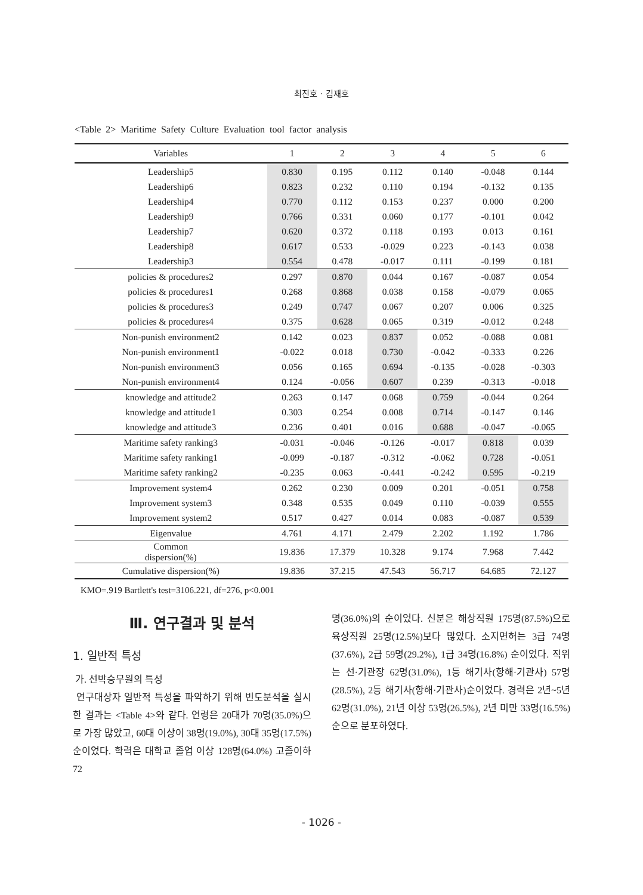최진호 · 김재호
<Table 2> Maritime Safety Culture Evaluation tool factor analysis
| Variables | 1 | 2 | 3 | 4 | 5 | 6 |
| --- | --- | --- | --- | --- | --- | --- |
| Leadership5 | 0.830 | 0.195 | 0.112 | 0.140 | -0.048 | 0.144 |
| Leadership6 | 0.823 | 0.232 | 0.110 | 0.194 | -0.132 | 0.135 |
| Leadership4 | 0.770 | 0.112 | 0.153 | 0.237 | 0.000 | 0.200 |
| Leadership9 | 0.766 | 0.331 | 0.060 | 0.177 | -0.101 | 0.042 |
| Leadership7 | 0.620 | 0.372 | 0.118 | 0.193 | 0.013 | 0.161 |
| Leadership8 | 0.617 | 0.533 | -0.029 | 0.223 | -0.143 | 0.038 |
| Leadership3 | 0.554 | 0.478 | -0.017 | 0.111 | -0.199 | 0.181 |
| policies & procedures2 | 0.297 | 0.870 | 0.044 | 0.167 | -0.087 | 0.054 |
| policies & procedures1 | 0.268 | 0.868 | 0.038 | 0.158 | -0.079 | 0.065 |
| policies & procedures3 | 0.249 | 0.747 | 0.067 | 0.207 | 0.006 | 0.325 |
| policies & procedures4 | 0.375 | 0.628 | 0.065 | 0.319 | -0.012 | 0.248 |
| Non-punish environment2 | 0.142 | 0.023 | 0.837 | 0.052 | -0.088 | 0.081 |
| Non-punish environment1 | -0.022 | 0.018 | 0.730 | -0.042 | -0.333 | 0.226 |
| Non-punish environment3 | 0.056 | 0.165 | 0.694 | -0.135 | -0.028 | -0.303 |
| Non-punish environment4 | 0.124 | -0.056 | 0.607 | 0.239 | -0.313 | -0.018 |
| knowledge and attitude2 | 0.263 | 0.147 | 0.068 | 0.759 | -0.044 | 0.264 |
| knowledge and attitude1 | 0.303 | 0.254 | 0.008 | 0.714 | -0.147 | 0.146 |
| knowledge and attitude3 | 0.236 | 0.401 | 0.016 | 0.688 | -0.047 | -0.065 |
| Maritime safety ranking3 | -0.031 | -0.046 | -0.126 | -0.017 | 0.818 | 0.039 |
| Maritime safety ranking1 | -0.099 | -0.187 | -0.312 | -0.062 | 0.728 | -0.051 |
| Maritime safety ranking2 | -0.235 | 0.063 | -0.441 | -0.242 | 0.595 | -0.219 |
| Improvement system4 | 0.262 | 0.230 | 0.009 | 0.201 | -0.051 | 0.758 |
| Improvement system3 | 0.348 | 0.535 | 0.049 | 0.110 | -0.039 | 0.555 |
| Improvement system2 | 0.517 | 0.427 | 0.014 | 0.083 | -0.087 | 0.539 |
| Eigenvalue | 4.761 | 4.171 | 2.479 | 2.202 | 1.192 | 1.786 |
| Common dispersion(%) | 19.836 | 17.379 | 10.328 | 9.174 | 7.968 | 7.442 |
| Cumulative dispersion(%) | 19.836 | 37.215 | 47.543 | 56.717 | 64.685 | 72.127 |
KMO=.919 Bartlett's test=3106.221, df=276, p<0.001
Ⅲ. 연구결과 및 분석
1. 일반적 특성
가. 선박승무원의 특성
연구대상자 일반적 특성을 파악하기 위해 빈도분석을 실시한 결과는 <Table 4>와 같다. 연령은 20대가 70명(35.0%)으로 가장 많았고, 60대 이상이 38명(19.0%), 30대 35명(17.5%)순이었다. 학력은 대학교 졸업 이상 128명(64.0%) 고졸이하 72
명(36.0%)의 순이었다. 신분은 해상직원 175명(87.5%)으로 육상직원 25명(12.5%)보다 많았다. 소지면허는 3급 74명(37.6%), 2급 59명(29.2%), 1급 34명(16.8%) 순이었다. 직위는 선·기관장 62명(31.0%), 1등 해기사(항해·기관사) 57명(28.5%), 2등 해기사(항해·기관사)순이었다. 경력은 2년~5년 62명(31.0%), 21년 이상 53명(26.5%), 2년 미만 33명(16.5%)순으로 분포하였다.
- 1026 -